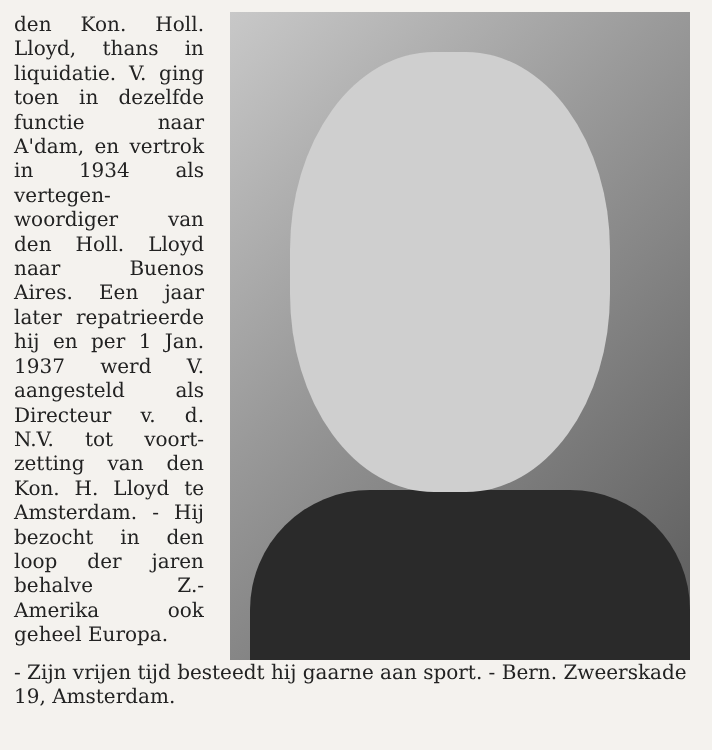den Kon. Holl. Lloyd, thans in liquidatie. V. ging toen in de­zelfde functie naar A'dam, en vertrok in 1934 als vertegen­woordiger van den Holl. Lloyd naar Buenos Aires. Een jaar later repatrieer­de hij en per 1 Jan. 1937 werd V. aangesteld als Directeur v. d. N.V. tot voort­zetting van den Kon. H. Lloyd te Amsterdam. - Hij bezocht in den loop der jaren behalve Z.-Amerika ook geheel Europa.
- Zijn vrijen tijd besteedt hij gaarne aan sport. - Bern. Zweerskade 19, Amsterdam.